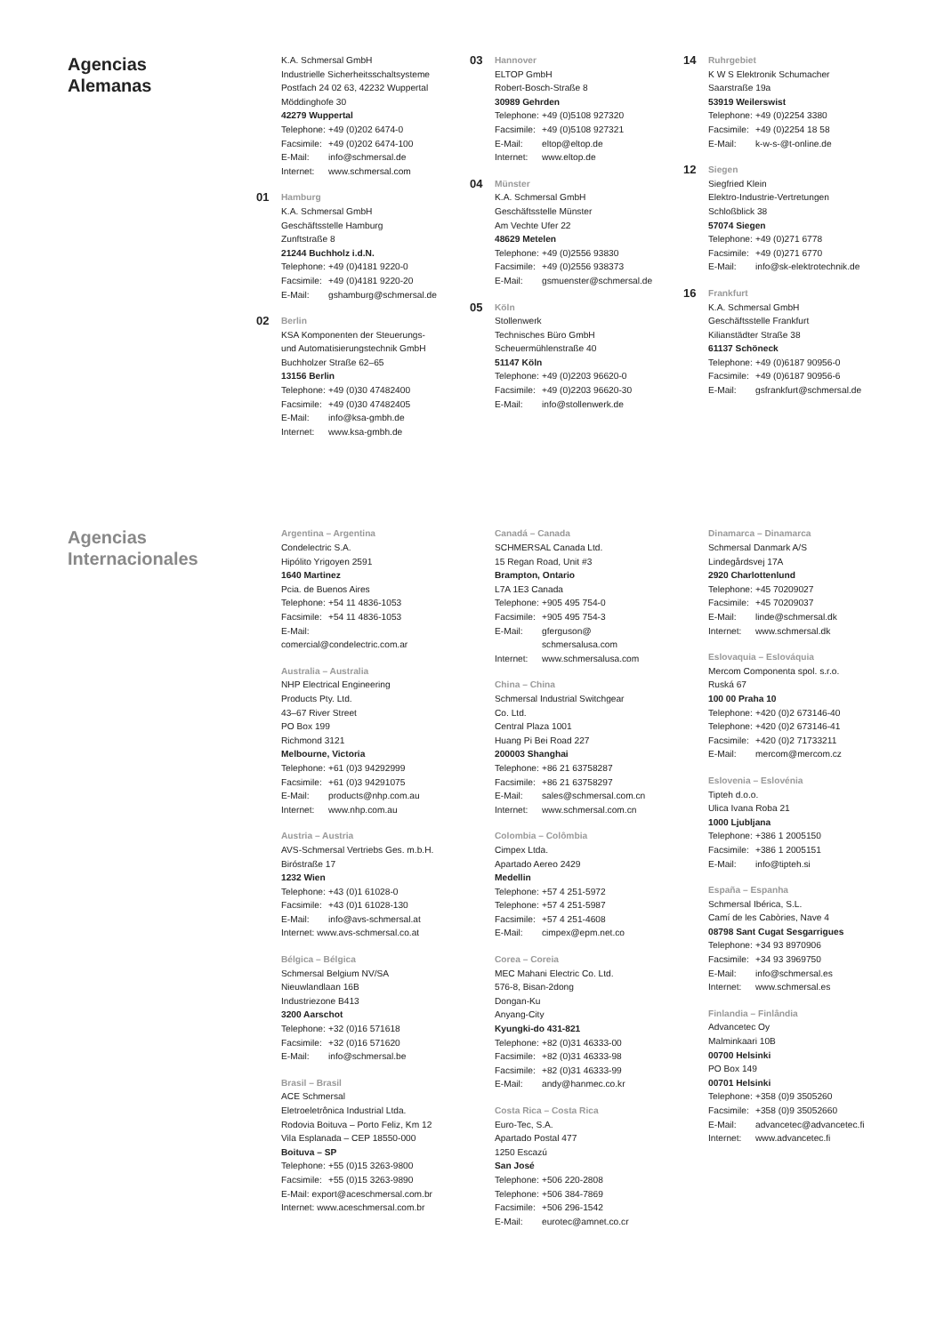Agencias
Alemanas
K.A. Schmersal GmbH
Industrielle Sicherheitsschaltsysteme
Postfach 24 02 63, 42232 Wuppertal
Möddinghofe 30
42279 Wuppertal
Telephone: +49 (0)202 6474-0
Facsimile: +49 (0)202 6474-100
E-Mail: info@schmersal.de
Internet: www.schmersal.com
01 Hamburg
K.A. Schmersal GmbH
Geschäftsstelle Hamburg
Zunftstraße 8
21244 Buchholz i.d.N.
Telephone: +49 (0)4181 9220-0
Facsimile: +49 (0)4181 9220-20
E-Mail: gshamburg@schmersal.de
02 Berlin
KSA Komponenten der Steuerungs-
und Automatisierungstechnik GmbH
Buchholzer Straße 62–65
13156 Berlin
Telephone: +49 (0)30 47482400
Facsimile: +49 (0)30 47482405
E-Mail: info@ksa-gmbh.de
Internet: www.ksa-gmbh.de
03 Hannover
ELTOP GmbH
Robert-Bosch-Straße 8
30989 Gehrden
Telephone: +49 (0)5108 927320
Facsimile: +49 (0)5108 927321
E-Mail: eltop@eltop.de
Internet: www.eltop.de
04 Münster
K.A. Schmersal GmbH
Geschäftsstelle Münster
Am Vechte Ufer 22
48629 Metelen
Telephone: +49 (0)2556 93830
Facsimile: +49 (0)2556 938373
E-Mail: gsmuenster@schmersal.de
05 Köln
Stollenwerk
Technisches Büro GmbH
Scheuermühlenstraße 40
51147 Köln
Telephone: +49 (0)2203 96620-0
Facsimile: +49 (0)2203 96620-30
E-Mail: info@stollenwerk.de
14 Ruhrgebiet
K W S Elektronik Schumacher
Saarstraße 19a
53919 Weilerswist
Telephone: +49 (0)2254 3380
Facsimile: +49 (0)2254 18 58
E-Mail: k-w-s-@t-online.de
12 Siegen
Siegfried Klein
Elektro-Industrie-Vertretungen
Schloßblick 38
57074 Siegen
Telephone: +49 (0)271 6778
Facsimile: +49 (0)271 6770
E-Mail: info@sk-elektrotechnik.de
16 Frankfurt
K.A. Schmersal GmbH
Geschäftsstelle Frankfurt
Kilianstädter Straße 38
61137 Schöneck
Telephone: +49 (0)6187 90956-0
Facsimile: +49 (0)6187 90956-6
E-Mail: gsfrankfurt@schmersal.de
Agencias
Internacionales
Argentina – Argentina
Condelectric S.A.
Hipólito Yrigoyen 2591
1640 Martinez
Pcia. de Buenos Aires
Telephone: +54 11 4836-1053
Facsimile: +54 11 4836-1053
E-Mail:
comercial@condelectric.com.ar
Australia – Australia
NHP Electrical Engineering
Products Pty. Ltd.
43–67 River Street
PO Box 199
Richmond 3121
Melbourne, Victoria
Telephone: +61 (0)3 94292999
Facsimile: +61 (0)3 94291075
E-Mail: products@nhp.com.au
Internet: www.nhp.com.au
Austria – Austria
AVS-Schmersal Vertriebs Ges. m.b.H.
Biróstraße 17
1232 Wien
Telephone: +43 (0)1 61028-0
Facsimile: +43 (0)1 61028-130
E-Mail: info@avs-schmersal.at
Internet: www.avs-schmersal.co.at
Bélgica – Bélgica
Schmersal Belgium NV/SA
Nieuwlandlaan 16B
Industriezone B413
3200 Aarschot
Telephone: +32 (0)16 571618
Facsimile: +32 (0)16 571620
E-Mail: info@schmersal.be
Brasil – Brasil
ACE Schmersal
Eletroeletrônica Industrial Ltda.
Rodovia Boituva – Porto Feliz, Km 12
Vila Esplanada – CEP 18550-000
Boituva – SP
Telephone: +55 (0)15 3263-9800
Facsimile: +55 (0)15 3263-9890
E-Mail: export@aceschmersal.com.br
Internet: www.aceschmersal.com.br
Canadá – Canada
SCHMERSAL Canada Ltd.
15 Regan Road, Unit #3
Brampton, Ontario
L7A 1E3 Canada
Telephone: +905 495 754-0
Facsimile: +905 495 754-3
E-Mail: gferguson@
schmersalusa.com
Internet: www.schmersalusa.com
China – China
Schmersal Industrial Switchgear
Co. Ltd.
Central Plaza 1001
Huang Pi Bei Road 227
200003 Shanghai
Telephone: +86 21 63758287
Facsimile: +86 21 63758297
E-Mail: sales@schmersal.com.cn
Internet: www.schmersal.com.cn
Colombia – Colômbia
Cimpex Ltda.
Apartado Aereo 2429
Medellin
Telephone: +57 4 251-5972
Telephone: +57 4 251-5987
Facsimile: +57 4 251-4608
E-Mail: cimpex@epm.net.co
Corea – Coreia
MEC Mahani Electric Co. Ltd.
576-8, Bisan-2dong
Dongan-Ku
Anyang-City
Kyungki-do 431-821
Telephone: +82 (0)31 46333-00
Facsimile: +82 (0)31 46333-98
Facsimile: +82 (0)31 46333-99
E-Mail: andy@hanmec.co.kr
Costa Rica – Costa Rica
Euro-Tec, S.A.
Apartado Postal 477
1250 Escazú
San José
Telephone: +506 220-2808
Telephone: +506 384-7869
Facsimile: +506 296-1542
E-Mail: eurotec@amnet.co.cr
Dinamarca – Dinamarca
Schmersal Danmark A/S
Lindegårdsvej 17A
2920 Charlottenlund
Telephone: +45 70209027
Facsimile: +45 70209037
E-Mail: linde@schmersal.dk
Internet: www.schmersal.dk
Eslovaquia – Eslováquia
Mercom Componenta spol. s.r.o.
Ruská 67
100 00 Praha 10
Telephone: +420 (0)2 673146-40
Telephone: +420 (0)2 673146-41
Facsimile: +420 (0)2 71733211
E-Mail: mercom@mercom.cz
Eslovenia – Eslovénia
Tipteh d.o.o.
Ulica Ivana Roba 21
1000 Ljubljana
Telephone: +386 1 2005150
Facsimile: +386 1 2005151
E-Mail: info@tipteh.si
España – Espanha
Schmersal Ibérica, S.L.
Camí de les Cabòries, Nave 4
08798 Sant Cugat Sesgarrigues
Telephone: +34 93 8970906
Facsimile: +34 93 3969750
E-Mail: info@schmersal.es
Internet: www.schmersal.es
Finlandia – Finlândia
Advancetec Oy
Malminkaari 10B
00700 Helsinki
PO Box 149
00701 Helsinki
Telephone: +358 (0)9 3505260
Facsimile: +358 (0)9 35052660
E-Mail: advancetec@advancetec.fi
Internet: www.advancetec.fi